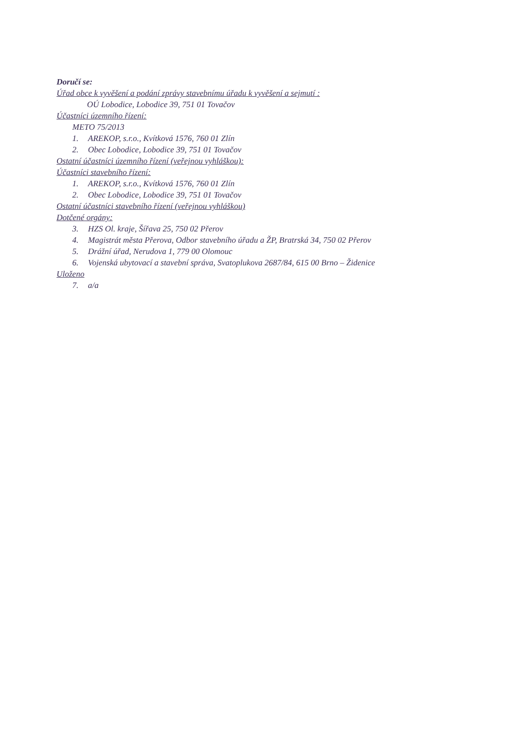Doručí se:
Úřad obce k vyvěšení a podání zprávy stavebnímu úřadu k vyvěšení a sejmutí :
OÚ Lobodice, Lobodice 39, 751 01 Tovačov
Účastníci územního řízení:
METO 75/2013
1. AREKOP, s.r.o., Kvítková 1576, 760 01 Zlín
2. Obec Lobodice, Lobodice 39, 751 01 Tovačov
Ostatní účastníci územního řízení (veřejnou vyhláškou):
Účastníci stavebního řízení:
1. AREKOP, s.r.o., Kvítková 1576, 760 01 Zlín
2. Obec Lobodice, Lobodice 39, 751 01 Tovačov
Ostatní účastníci stavebního řízení (veřejnou vyhláškou)
Dotčené orgány:
3. HZS Ol. kraje, Šířava 25, 750 02 Přerov
4. Magistrát města Přerova, Odbor stavebního úřadu a ŽP, Bratrská 34, 750 02 Přerov
5. Drážní úřad, Nerudova 1, 779 00 Olomouc
6. Vojenská ubytovací a stavební správa, Svatoplukova 2687/84, 615 00 Brno – Židenice
Uloženo
7. a/a